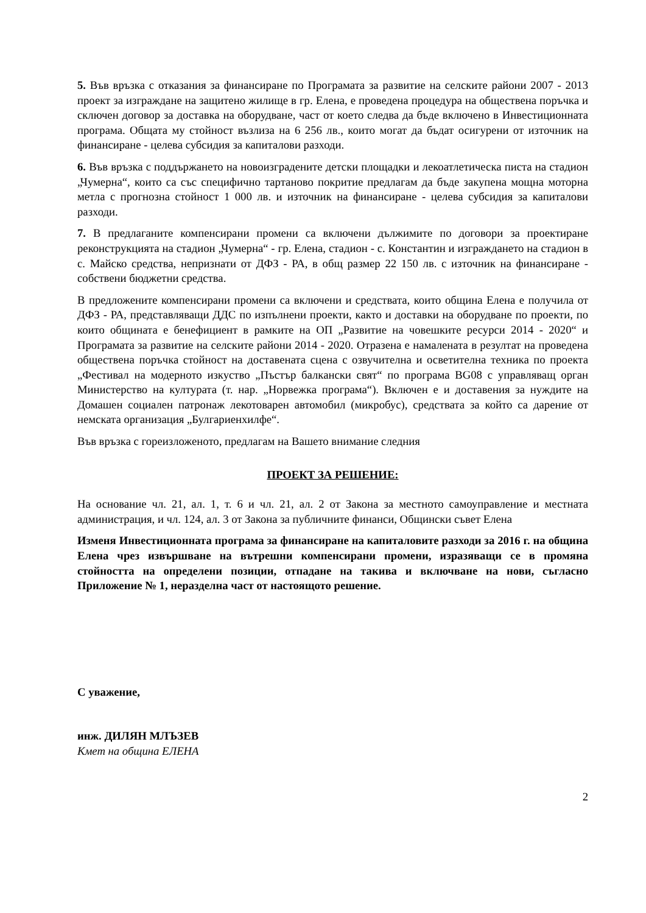5. Във връзка с отказания за финансиране по Програмата за развитие на селските райони 2007 - 2013 проект за изграждане на защитено жилище в гр. Елена, е проведена процедура на обществена поръчка и сключен договор за доставка на оборудване, част от което следва да бъде включено в Инвестиционната програма. Общата му стойност възлиза на 6 256 лв., които могат да бъдат осигурени от източник на финансиране - целева субсидия за капиталови разходи.
6. Във връзка с поддържането на новоизградените детски площадки и лекоатлетическа писта на стадион „Чумерна“, които са със специфично тартаново покритие предлагам да бъде закупена мощна моторна метла с прогнозна стойност 1 000 лв. и източник на финансиране - целева субсидия за капиталови разходи.
7. В предлаганите компенсирани промени са включени дължимите по договори за проектиране реконструкцията на стадион „Чумерна“ - гр. Елена, стадион - с. Константин и изграждането на стадион в с. Майско средства, непризнати от ДФЗ - РА, в общ размер 22 150 лв. с източник на финансиране - собствени бюджетни средства.
В предложените компенсирани промени са включени и средствата, които община Елена е получила от ДФЗ - РА, представляващи ДДС по изпълнени проекти, както и доставки на оборудване по проекти, по които общината е бенефициент в рамките на ОП „Развитие на човешките ресурси 2014 - 2020“ и Програмата за развитие на селските райони 2014 - 2020. Отразена е намалената в резултат на проведена обществена поръчка стойност на доставената сцена с озвучителна и осветителна техника по проекта „Фестивал на модерното изкуство „Пъстър балкански свят“ по програма BG08 с управляващ орган Министерство на културата (т. нар. „Норвежка програма“). Включен е и доставения за нуждите на Домашен социален патронаж лекотоварен автомобил (микробус), средствата за който са дарение от немската организация „Булгариенхилфе“.
Във връзка с гореизложеното, предлагам на Вашето внимание следния
ПРОЕКТ ЗА РЕШЕНИЕ:
На основание чл. 21, ал. 1, т. 6 и чл. 21, ал. 2 от Закона за местното самоуправление и местната администрация, и чл. 124, ал. 3 от Закона за публичните финанси, Общински съвет Елена
Изменя Инвестиционната програма за финансиране на капиталовите разходи за 2016 г. на община Елена чрез извършване на вътрешни компенсирани промени, изразяващи се в промяна стойността на определени позиции, отпадане на такива и включване на нови, съгласно Приложение № 1, неразделна част от настоящото решение.
С уважение,
инж. ДИЛЯН МЛЪЗЕВ
Кмет на община ЕЛЕНА
2